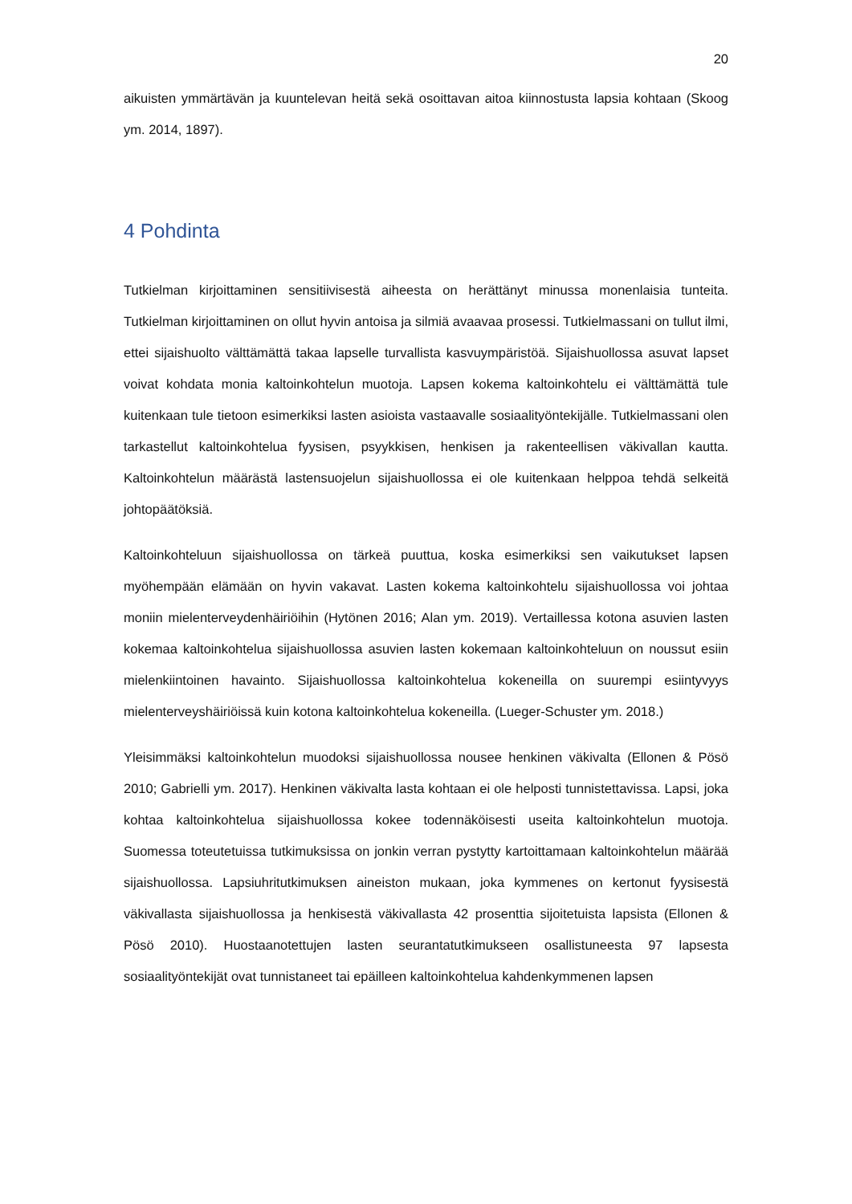20
aikuisten ymmärtävän ja kuuntelevan heitä sekä osoittavan aitoa kiinnostusta lapsia kohtaan (Skoog ym. 2014, 1897).
4 Pohdinta
Tutkielman kirjoittaminen sensitiivisestä aiheesta on herättänyt minussa monenlaisia tunteita. Tutkielman kirjoittaminen on ollut hyvin antoisa ja silmiä avaavaa prosessi. Tutkielmassani on tullut ilmi, ettei sijaishuolto välttämättä takaa lapselle turvallista kasvuympäristöä. Sijaishuollossa asuvat lapset voivat kohdata monia kaltoinkohtelun muotoja. Lapsen kokema kaltoinkohtelu ei välttämättä tule kuitenkaan tule tietoon esimerkiksi lasten asioista vastaavalle sosiaalityöntekijälle. Tutkielmassani olen tarkastellut kaltoinkohtelua fyysisen, psyykkisen, henkisen ja rakenteellisen väkivallan kautta. Kaltoinkohtelun määrästä lastensuojelun sijaishuollossa ei ole kuitenkaan helppoa tehdä selkeitä johtopäätöksiä.
Kaltoinkohteluun sijaishuollossa on tärkeä puuttua, koska esimerkiksi sen vaikutukset lapsen myöhempään elämään on hyvin vakavat. Lasten kokema kaltoinkohtelu sijaishuollossa voi johtaa moniin mielenterveydenhäiriöihin (Hytönen 2016; Alan ym. 2019). Vertaillessa kotona asuvien lasten kokemaa kaltoinkohtelua sijaishuollossa asuvien lasten kokemaan kaltoinkohteluun on noussut esiin mielenkiintoinen havainto. Sijaishuollossa kaltoinkohtelua kokeneilla on suurempi esiintyvyys mielenterveyshäiriöissä kuin kotona kaltoinkohtelua kokeneilla. (Lueger-Schuster ym. 2018.)
Yleisimmäksi kaltoinkohtelun muodoksi sijaishuollossa nousee henkinen väkivalta (Ellonen & Pösö 2010; Gabrielli ym. 2017). Henkinen väkivalta lasta kohtaan ei ole helposti tunnistettavissa. Lapsi, joka kohtaa kaltoinkohtelua sijaishuollossa kokee todennäköisesti useita kaltoinkohtelun muotoja. Suomessa toteutetuissa tutkimuksissa on jonkin verran pystytty kartoittamaan kaltoinkohtelun määrää sijaishuollossa. Lapsiuhritutkimuksen aineiston mukaan, joka kymmenes on kertonut fyysisestä väkivallasta sijaishuollossa ja henkisestä väkivallasta 42 prosenttia sijoitetuista lapsista (Ellonen & Pösö 2010). Huostaanotettujen lasten seurantatutkimukseen osallistuneesta 97 lapsesta sosiaalityöntekijät ovat tunnistaneet tai epäilleen kaltoinkohtelua kahdenkymmenen lapsen